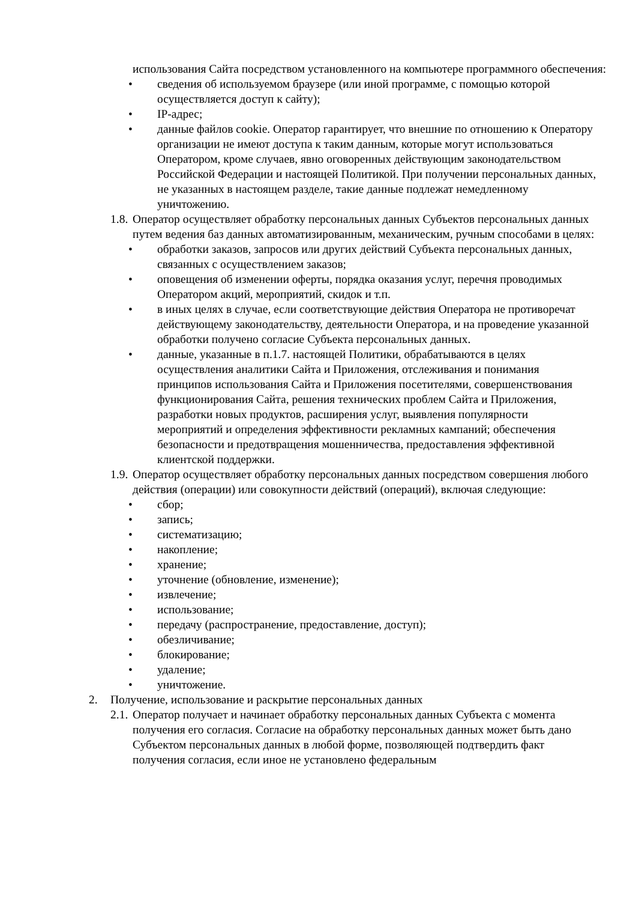использования Сайта посредством установленного на компьютере программного обеспечения:
• сведения об используемом браузере (или иной программе, с помощью которой осуществляется доступ к сайту);
• IP-адрес;
• данные файлов cookie. Оператор гарантирует, что внешние по отношению к Оператору организации не имеют доступа к таким данным, которые могут использоваться Оператором, кроме случаев, явно оговоренных действующим законодательством Российской Федерации и настоящей Политикой. При получении персональных данных, не указанных в настоящем разделе, такие данные подлежат немедленному уничтожению.
1.8. Оператор осуществляет обработку персональных данных Субъектов персональных данных путем ведения баз данных автоматизированным, механическим, ручным способами в целях:
• обработки заказов, запросов или других действий Субъекта персональных данных, связанных с осуществлением заказов;
• оповещения об изменении оферты, порядка оказания услуг, перечня проводимых Оператором акций, мероприятий, скидок и т.п.
• в иных целях в случае, если соответствующие действия Оператора не противоречат действующему законодательству, деятельности Оператора, и на проведение указанной обработки получено согласие Субъекта персональных данных.
• данные, указанные в п.1.7. настоящей Политики, обрабатываются в целях осуществления аналитики Сайта и Приложения, отслеживания и понимания принципов использования Сайта и Приложения посетителями, совершенствования функционирования Сайта, решения технических проблем Сайта и Приложения, разработки новых продуктов, расширения услуг, выявления популярности мероприятий и определения эффективности рекламных кампаний; обеспечения безопасности и предотвращения мошенничества, предоставления эффективной клиентской поддержки.
1.9. Оператор осуществляет обработку персональных данных посредством совершения любого действия (операции) или совокупности действий (операций), включая следующие:
• сбор;
• запись;
• систематизацию;
• накопление;
• хранение;
• уточнение (обновление, изменение);
• извлечение;
• использование;
• передачу (распространение, предоставление, доступ);
• обезличивание;
• блокирование;
• удаление;
• уничтожение.
2. Получение, использование и раскрытие персональных данных
2.1. Оператор получает и начинает обработку персональных данных Субъекта с момента получения его согласия. Согласие на обработку персональных данных может быть дано Субъектом персональных данных в любой форме, позволяющей подтвердить факт получения согласия, если иное не установлено федеральным